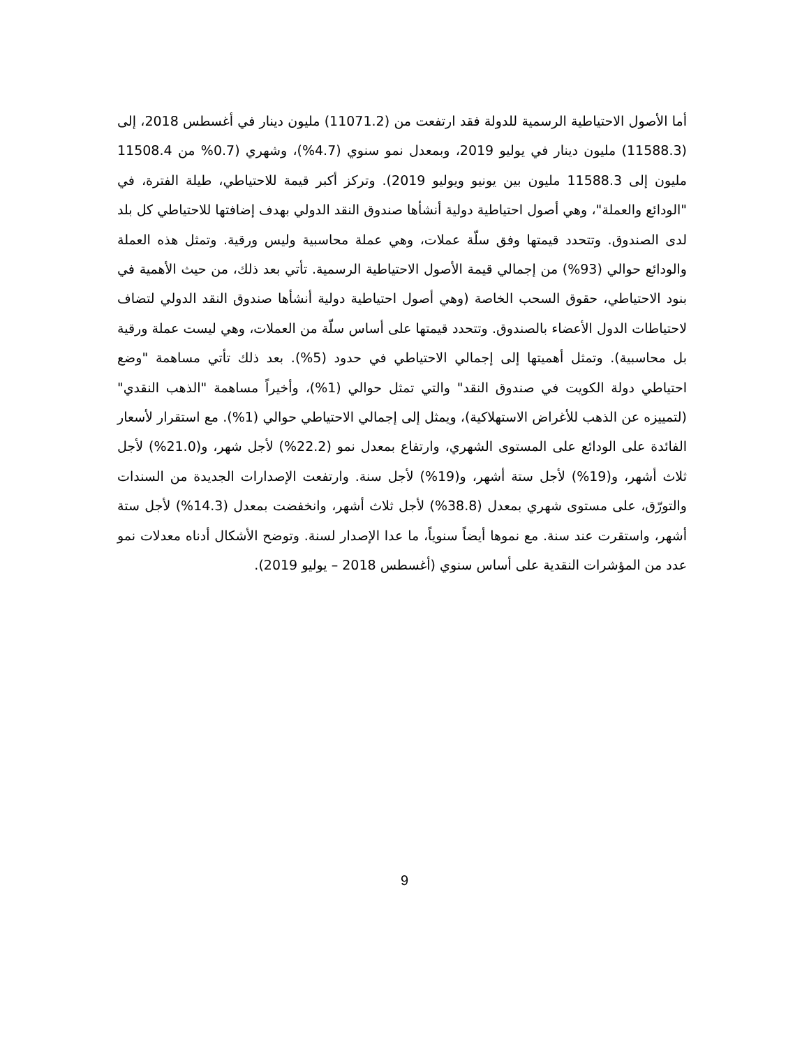أما الأصول الاحتياطية الرسمية للدولة فقد ارتفعت من (11071.2) مليون دينار في أغسطس 2018، إلى (11588.3) مليون دينار في يوليو 2019، وبمعدل نمو سنوي (4.7%)، وشهري (0.7% من 11508.4 مليون إلى 11588.3 مليون بين يونيو ويوليو 2019). وتركز أكبر قيمة للاحتياطي، طيلة الفترة، في "الودائع والعملة"، وهي أصول احتياطية دولية أنشأها صندوق النقد الدولي بهدف إضافتها للاحتياطي كل بلد لدى الصندوق. وتتحدد قيمتها وفق سلّة عملات، وهي عملة محاسبية وليس ورقية. وتمثل هذه العملة والودائع حوالي (93%) من إجمالي قيمة الأصول الاحتياطية الرسمية. تأتي بعد ذلك، من حيث الأهمية في بنود الاحتياطي، حقوق السحب الخاصة (وهي أصول احتياطية دولية أنشأها صندوق النقد الدولي لتضاف لاحتياطات الدول الأعضاء بالصندوق. وتتحدد قيمتها على أساس سلّة من العملات، وهي ليست عملة ورقية بل محاسبية). وتمثل أهميتها إلى إجمالي الاحتياطي في حدود (5%). بعد ذلك تأتي مساهمة "وضع احتياطي دولة الكويت في صندوق النقد" والتي تمثل حوالي (1%)، وأخيراً مساهمة "الذهب النقدي" (لتمييزه عن الذهب للأغراض الاستهلاكية)، ويمثل إلى إجمالي الاحتياطي حوالي (1%). مع استقرار لأسعار الفائدة على الودائع على المستوى الشهري، وارتفاع بمعدل نمو (22.2%) لأجل شهر، و(21.0%) لأجل ثلاث أشهر، و(19%) لأجل ستة أشهر، و(19%) لأجل سنة. وارتفعت الإصدارات الجديدة من السندات والتورّق، على مستوى شهري بمعدل (38.8%) لأجل ثلاث أشهر، وانخفضت بمعدل (14.3%) لأجل ستة أشهر، واستقرت عند سنة. مع نموها أيضاً سنوياً، ما عدا الإصدار لسنة. وتوضح الأشكال أدناه معدلات نمو عدد من المؤشرات النقدية على أساس سنوي (أغسطس 2018 – يوليو 2019).
9